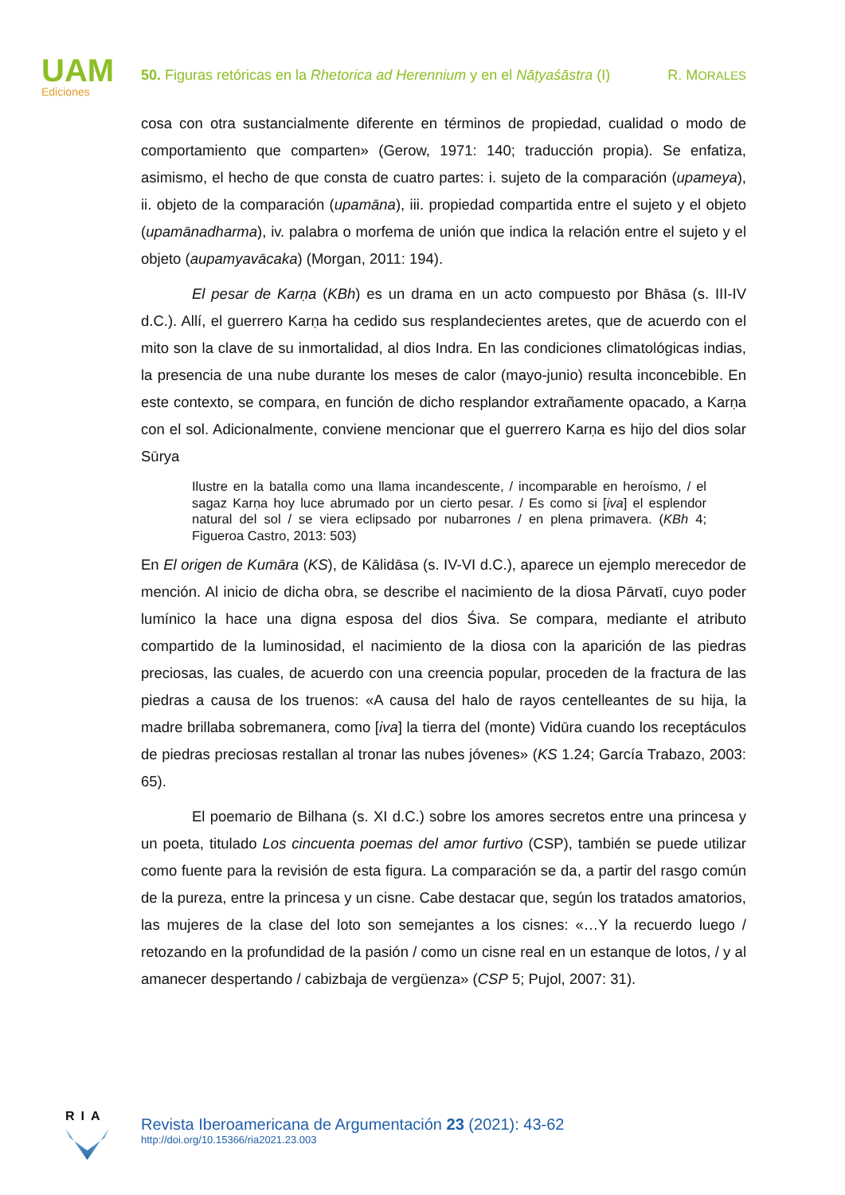UAM
Ediciones
50. Figuras retóricas en la Rhetorica ad Herennium y en el Nāṭyaśāstra (I) R. MORALES
cosa con otra sustancialmente diferente en términos de propiedad, cualidad o modo de comportamiento que comparten» (Gerow, 1971: 140; traducción propia). Se enfatiza, asimismo, el hecho de que consta de cuatro partes: i. sujeto de la comparación (upameya), ii. objeto de la comparación (upamāna), iii. propiedad compartida entre el sujeto y el objeto (upamānadharma), iv. palabra o morfema de unión que indica la relación entre el sujeto y el objeto (aupamyavācaka) (Morgan, 2011: 194).
El pesar de Karṇa (KBh) es un drama en un acto compuesto por Bhāsa (s. III-IV d.C.). Allí, el guerrero Karṇa ha cedido sus resplandecientes aretes, que de acuerdo con el mito son la clave de su inmortalidad, al dios Indra. En las condiciones climatológicas indias, la presencia de una nube durante los meses de calor (mayo-junio) resulta inconcebible. En este contexto, se compara, en función de dicho resplandor extrañamente opacado, a Karṇa con el sol. Adicionalmente, conviene mencionar que el guerrero Karṇa es hijo del dios solar Sūrya
Ilustre en la batalla como una llama incandescente, / incomparable en heroísmo, / el sagaz Karṇa hoy luce abrumado por un cierto pesar. / Es como si [iva] el esplendor natural del sol / se viera eclipsado por nubarrones / en plena primavera. (KBh 4; Figueroa Castro, 2013: 503)
En El origen de Kumāra (KS), de Kālidāsa (s. IV-VI d.C.), aparece un ejemplo merecedor de mención. Al inicio de dicha obra, se describe el nacimiento de la diosa Pārvatī, cuyo poder lumínico la hace una digna esposa del dios Śiva. Se compara, mediante el atributo compartido de la luminosidad, el nacimiento de la diosa con la aparición de las piedras preciosas, las cuales, de acuerdo con una creencia popular, proceden de la fractura de las piedras a causa de los truenos: «A causa del halo de rayos centelleantes de su hija, la madre brillaba sobremanera, como [iva] la tierra del (monte) Vidūra cuando los receptáculos de piedras preciosas restallan al tronar las nubes jóvenes» (KS 1.24; García Trabazo, 2003: 65).
El poemario de Bilhana (s. XI d.C.) sobre los amores secretos entre una princesa y un poeta, titulado Los cincuenta poemas del amor furtivo (CSP), también se puede utilizar como fuente para la revisión de esta figura. La comparación se da, a partir del rasgo común de la pureza, entre la princesa y un cisne. Cabe destacar que, según los tratados amatorios, las mujeres de la clase del loto son semejantes a los cisnes: «…Y la recuerdo luego / retozando en la profundidad de la pasión / como un cisne real en un estanque de lotos, / y al amanecer despertando / cabizbaja de vergüenza» (CSP 5; Pujol, 2007: 31).
RIA
Revista Iberoamericana de Argumentación 23 (2021): 43-62
http://doi.org/10.15366/ria2021.23.003